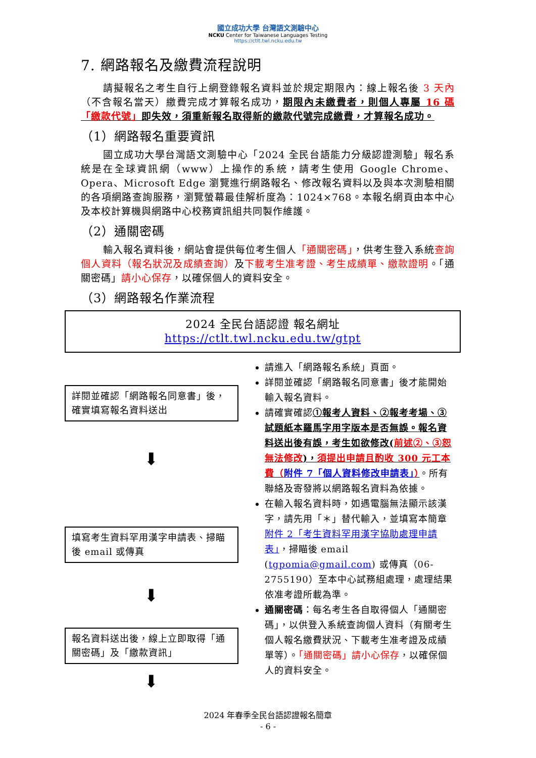國立成功大學 台灣語文測驗中心
NCKU Center for Taiwanese Languages Testing
https://ctlt.twl.ncku.edu.tw
7. 網路報名及繳費流程說明
請擬報名之考生自行上網登錄報名資料並於規定期限內：線上報名後 3 天內（不含報名當天）繳費完成才算報名成功，期限內未繳費者，則個人專屬 16 碼「繳款代號」即失效，須重新報名取得新的繳款代號完成繳費，才算報名成功。
（1）網路報名重要資訊
國立成功大學台灣語文測驗中心「2024 全民台語能力分級認證測驗」報名系統是在全球資訊網（www）上操作的系統，請考生使用 Google Chrome、Opera、Microsoft Edge 瀏覽進行網路報名、修改報名資料以及與本次測驗相關的各項網路查詢服務，瀏覽螢幕最佳解析度為：1024×768。本報名網頁由本中心及本校計算機與網路中心校務資訊組共同製作維護。
（2）通關密碼
輸入報名資料後，網站會提供每位考生個人「通關密碼」，供考生登入系統查詢個人資料（報名狀況及成績查詢）及下載考生准考證、考生成績單、繳款證明。「通關密碼」請小心保存，以確保個人的資料安全。
（3）網路報名作業流程
2024 全民台語認證 報名網址
https://ctlt.twl.ncku.edu.tw/gtpt
詳閱並確認「網路報名同意書」後，確實填寫報名資料送出
⬇
填寫考生資料罕用漢字申請表、掃瞄後 email 或傳真
⬇
報名資料送出後，線上立即取得「通關密碼」及「繳款資訊」
⬇
請進入「網路報名系統」頁面。
詳閱並確認「網路報名同意書」後才能開始輸入報名資料。
請確實確認①報考人資料、②報考考場、③試題紙本羅馬字用字版本是否無誤。報名資料送出後有誤，考生如欲修改(前述②、③恕無法修改)，須提出申請且酌收 300 元工本費（附件 7「個人資料修改申請表」）。所有聯絡及寄發將以網路報名資料為依據。
在輸入報名資料時，如遇電腦無法顯示該漢字，請先用「＊」替代輸入，並填寫本簡章附件 2「考生資料罕用漢字協助處理申請表」，掃瞄後 email (tgpomia@gmail.com) 或傳真（06-2755190）至本中心試務組處理，處理結果依准考證所載為準。
通關密碼：每名考生各自取得個人「通關密碼」，以供登入系統查詢個人資料（有關考生個人報名繳費狀況、下載考生准考證及成績單等）。「通關密碼」請小心保存，以確保個人的資料安全。
2024 年春季全民台語認證報名簡章
- 6 -